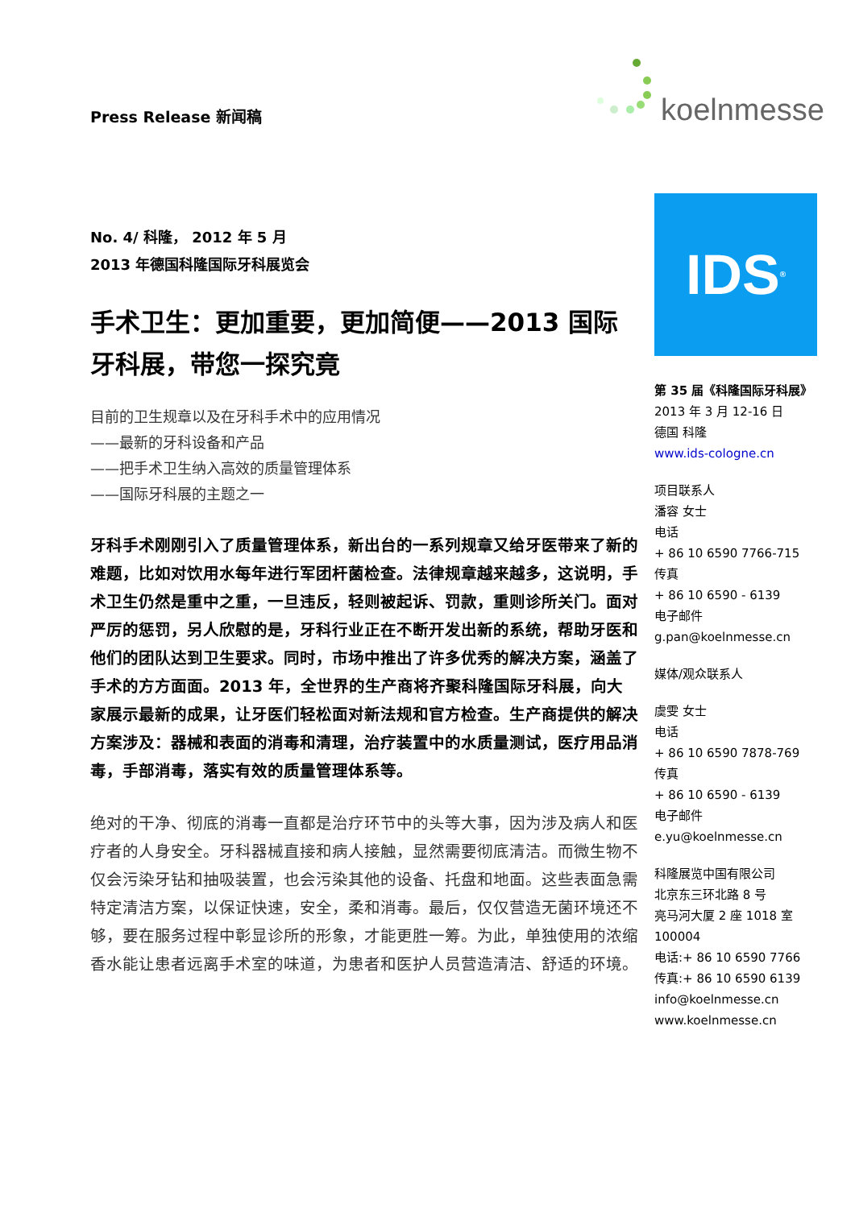Press Release 新闻稿 koelnmesse
No. 4/ 科隆， 2012 年 5 月
2013 年德国科隆国际牙科展览会
手术卫生：更加重要，更加简便——2013 国际牙科展，带您一探究竟
目前的卫生规章以及在牙科手术中的应用情况
——最新的牙科设备和产品
——把手术卫生纳入高效的质量管理体系
——国际牙科展的主题之一
牙科手术刚刚引入了质量管理体系，新出台的一系列规章又给牙医带来了新的难题，比如对饮用水每年进行军团杆菌检查。法律规章越来越多，这说明，手术卫生仍然是重中之重，一旦违反，轻则被起诉、罚款，重则诊所关门。面对严厉的惩罚，另人欣慰的是，牙科行业正在不断开发出新的系统，帮助牙医和他们的团队达到卫生要求。同时，市场中推出了许多优秀的解决方案，涵盖了手术的方方面面。2013 年，全世界的生产商将齐聚科隆国际牙科展，向大家展示最新的成果，让牙医们轻松面对新法规和官方检查。生产商提供的解决方案涉及：器械和表面的消毒和清理，治疗装置中的水质量测试，医疗用品消毒，手部消毒，落实有效的质量管理体系等。
绝对的干净、彻底的消毒一直都是治疗环节中的头等大事，因为涉及病人和医疗者的人身安全。牙科器械直接和病人接触，显然需要彻底清洁。而微生物不仅会污染牙钻和抽吸装置，也会污染其他的设备、托盘和地面。这些表面急需特定清洁方案，以保证快速，安全，柔和消毒。最后，仅仅营造无菌环境还不够，要在服务过程中彰显诊所的形象，才能更胜一筹。为此，单独使用的浓缩香水能让患者远离手术室的味道，为患者和医护人员营造清洁、舒适的环境。
IDS<sup>®</sup>
第 35 届《科隆国际牙科展》
2013 年 3 月 12-16 日
德国 科隆
www.ids-cologne.cn
项目联系人
潘容 女士
电话
+ 86 10 6590 7766-715
传真
+ 86 10 6590 - 6139
电子邮件
g.pan@koelnmesse.cn
媒体/观众联系人
虞雯 女士
电话
+ 86 10 6590 7878-769
传真
+ 86 10 6590 - 6139
电子邮件
e.yu@koelnmesse.cn
科隆展览中国有限公司
北京东三环北路 8 号
亮马河大厦 2 座 1018 室
100004
电话:+ 86 10 6590 7766
传真:+ 86 10 6590 6139
info@koelnmesse.cn
www.koelnmesse.cn